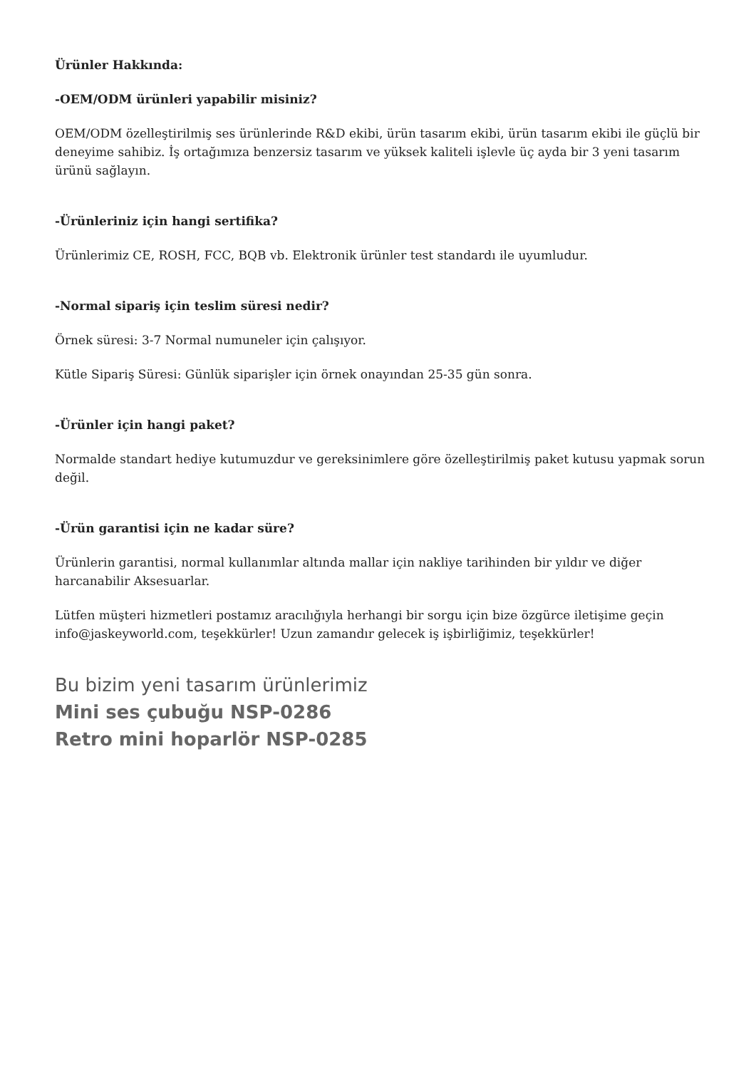Ürünler Hakkında:
-OEM/ODM ürünleri yapabilir misiniz?
OEM/ODM özelleştirilmiş ses ürünlerinde R&D ekibi, ürün tasarım ekibi, ürün tasarım ekibi ile güçlü bir deneyime sahibiz. İş ortağımıza benzersiz tasarım ve yüksek kaliteli işlevle üç ayda bir 3 yeni tasarım ürünü sağlayın.
-Ürünleriniz için hangi sertifika?
Ürünlerimiz CE, ROSH, FCC, BQB vb. Elektronik ürünler test standardı ile uyumludur.
-Normal sipariş için teslim süresi nedir?
Örnek süresi: 3-7 Normal numuneler için çalışıyor.
Kütle Sipariş Süresi: Günlük siparişler için örnek onayından 25-35 gün sonra.
-Ürünler için hangi paket?
Normalde standart hediye kutumuzdur ve gereksinimlere göre özelleştirilmiş paket kutusu yapmak sorun değil.
-Ürün garantisi için ne kadar süre?
Ürünlerin garantisi, normal kullanımlar altında mallar için nakliye tarihinden bir yıldır ve diğer harcanabilir Aksesuarlar.
Lütfen müşteri hizmetleri postamız aracılığıyla herhangi bir sorgu için bize özgürce iletişime geçin info@jaskeyworld.com, teşekkürler! Uzun zamandır gelecek iş işbirliğimiz, teşekkürler!
Bu bizim yeni tasarım ürünlerimiz
Mini ses çubuğu NSP-0286
Retro mini hoparlör NSP-0285